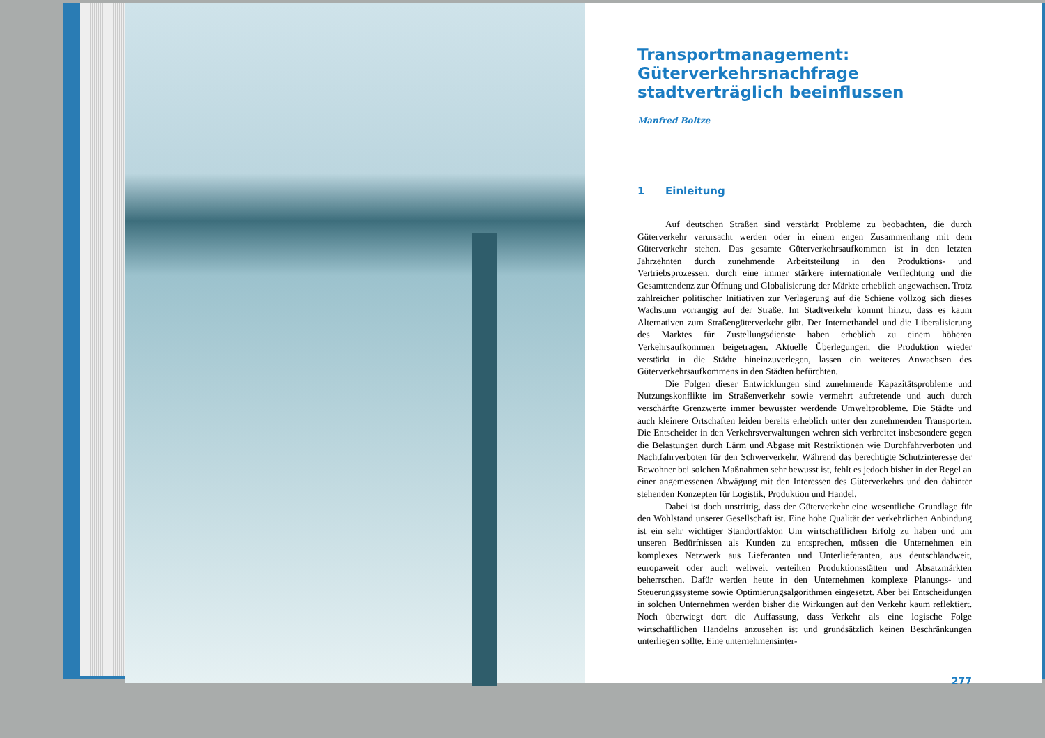Transportmanagement: Güterverkehrsnachfrage stadtverträglich beeinflussen
Manfred Boltze
1 Einleitung
Auf deutschen Straßen sind verstärkt Probleme zu beobachten, die durch Güterverkehr verursacht werden oder in einem engen Zusammenhang mit dem Güterverkehr stehen. Das gesamte Güterverkehrsaufkommen ist in den letzten Jahrzehnten durch zunehmende Arbeitsteilung in den Produktions- und Vertriebsprozessen, durch eine immer stärkere internationale Verflechtung und die Gesamttendenz zur Öffnung und Globalisierung der Märkte erheblich angewachsen. Trotz zahlreicher politischer Initiativen zur Verlagerung auf die Schiene vollzog sich dieses Wachstum vorrangig auf der Straße. Im Stadtverkehr kommt hinzu, dass es kaum Alternativen zum Straßengüterverkehr gibt. Der Internethandel und die Liberalisierung des Marktes für Zustellungsdienste haben erheblich zu einem höheren Verkehrsaufkommen beigetragen. Aktuelle Überlegungen, die Produktion wieder verstärkt in die Städte hineinzuverlegen, lassen ein weiteres Anwachsen des Güterverkehrsaufkommens in den Städten befürchten.
Die Folgen dieser Entwicklungen sind zunehmende Kapazitätsprobleme und Nutzungskonflikte im Straßenverkehr sowie vermehrt auftretende und auch durch verschärfte Grenzwerte immer bewusster werdende Umweltprobleme. Die Städte und auch kleinere Ortschaften leiden bereits erheblich unter den zunehmenden Transporten. Die Entscheider in den Verkehrsverwaltungen wehren sich verbreitet insbesondere gegen die Belastungen durch Lärm und Abgase mit Restriktionen wie Durchfahrverboten und Nachtfahrverboten für den Schwerverkehr. Während das berechtigte Schutzinteresse der Bewohner bei solchen Maßnahmen sehr bewusst ist, fehlt es jedoch bisher in der Regel an einer angemessenen Abwägung mit den Interessen des Güterverkehrs und den dahinter stehenden Konzepten für Logistik, Produktion und Handel.
Dabei ist doch unstrittig, dass der Güterverkehr eine wesentliche Grundlage für den Wohlstand unserer Gesellschaft ist. Eine hohe Qualität der verkehrlichen Anbindung ist ein sehr wichtiger Standortfaktor. Um wirtschaftlichen Erfolg zu haben und um unseren Bedürfnissen als Kunden zu entsprechen, müssen die Unternehmen ein komplexes Netzwerk aus Lieferanten und Unterlieferanten, aus deutschlandweit, europaweit oder auch weltweit verteilten Produktionsstätten und Absatzmärkten beherrschen. Dafür werden heute in den Unternehmen komplexe Planungs- und Steuerungssysteme sowie Optimierungsalgorithmen eingesetzt. Aber bei Entscheidungen in solchen Unternehmen werden bisher die Wirkungen auf den Verkehr kaum reflektiert. Noch überwiegt dort die Auffassung, dass Verkehr als eine logische Folge wirtschaftlichen Handelns anzusehen ist und grundsätzlich keinen Beschränkungen unterliegen sollte. Eine unternehmensinter-
277